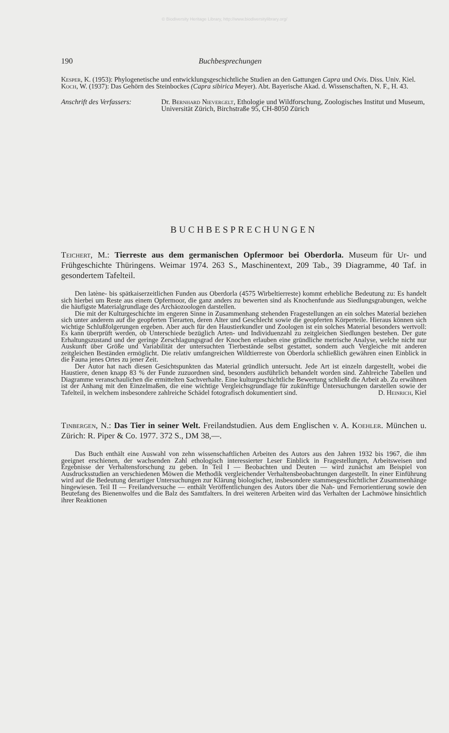© Biodiversity Heritage Library, http://www.biodiversitylibrary.org/
190 Buchbesprechungen
Kesper, K. (1953): Phylogenetische und entwicklungsgeschichtliche Studien an den Gattungen Capra und Ovis. Diss. Univ. Kiel.
Koch, W. (1937): Das Gehörn des Steinbockes (Capra sibirica Meyer). Abt. Bayerische Akad. d. Wissenschaften, N. F., H. 43.
Anschrift des Verfassers: Dr. Bernhard Nievergelt, Ethologie und Wildforschung, Zoologisches Institut und Museum, Universität Zürich, Birchstraße 95, CH-8050 Zürich
BUCHBESPRECHUNGEN
Teichert, M.: Tierreste aus dem germanischen Opfermoor bei Oberdorla. Museum für Ur- und Frühgeschichte Thüringens. Weimar 1974. 263 S., Maschinentext, 209 Tab., 39 Diagramme, 40 Taf. in gesondertem Tafelteil.
Den latène- bis spätkaiserzeitlichen Funden aus Oberdorla (4575 Wirbeltierreste) kommt erhebliche Bedeutung zu: Es handelt sich hierbei um Reste aus einem Opfermoor, die ganz anders zu bewerten sind als Knochenfunde aus Siedlungsgrabungen, welche die häufigste Materialgrundlage des Archäozoologen darstellen.
Die mit der Kulturgeschichte im engeren Sinne in Zusammenhang stehenden Fragestellungen an ein solches Material beziehen sich unter anderem auf die geopferten Tierarten, deren Alter und Geschlecht sowie die geopferten Körperteile. Hieraus können sich wichtige Schlußfolgerungen ergeben. Aber auch für den Haustierkundler und Zoologen ist ein solches Material besonders wertvoll: Es kann überprüft werden, ob Unterschiede bezüglich Arten- und Individuenzahl zu zeitgleichen Siedlungen bestehen. Der gute Erhaltungszustand und der geringe Zerschlagungsgrad der Knochen erlauben eine gründliche metrische Analyse, welche nicht nur Auskunft über Größe und Variabilität der untersuchten Tierbestände selbst gestattet, sondern auch Vergleiche mit anderen zeitgleichen Beständen ermöglicht. Die relativ umfangreichen Wildtierreste von Oberdorla schließlich gewähren einen Einblick in die Fauna jenes Ortes zu jener Zeit.
Der Autor hat nach diesen Gesichtspunkten das Material gründlich untersucht. Jede Art ist einzeln dargestellt, wobei die Haustiere, denen knapp 83 % der Funde zuzuordnen sind, besonders ausführlich behandelt worden sind. Zahlreiche Tabellen und Diagramme veranschaulichen die ermittelten Sachverhalte. Eine kulturgeschichtliche Bewertung schließt die Arbeit ab. Zu erwähnen ist der Anhang mit den Einzelmaßen, die eine wichtige Vergleichsgrundlage für zukünftige Untersuchungen darstellen sowie der Tafelteil, in welchem insbesondere zahlreiche Schädel fotografisch dokumentiert sind. D. Heinrich, Kiel
Tinbergen, N.: Das Tier in seiner Welt. Freilandstudien. Aus dem Englischen v. A. Koehler. München u. Zürich: R. Piper & Co. 1977. 372 S., DM 38,—.
Das Buch enthält eine Auswahl von zehn wissenschaftlichen Arbeiten des Autors aus den Jahren 1932 bis 1967, die ihm geeignet erschienen, der wachsenden Zahl ethologisch interessierter Leser Einblick in Fragestellungen, Arbeitsweisen und Ergebnisse der Verhaltensforschung zu geben. In Teil I — Beobachten und Deuten — wird zunächst am Beispiel von Ausdrucksstudien an verschiedenen Möwen die Methodik vergleichender Verhaltensbeobachtungen dargestellt. In einer Einführung wird auf die Bedeutung derartiger Untersuchungen zur Klärung biologischer, insbesondere stammesgeschichtlicher Zusammenhänge hingewiesen. Teil II — Freilandversuche — enthält Veröffentlichungen des Autors über die Nah- und Fernorientierung sowie den Beutefang des Bienenwolfes und die Balz des Samtfalters. In drei weiteren Arbeiten wird das Verhalten der Lachmöwe hinsichtlich ihrer Reaktionen